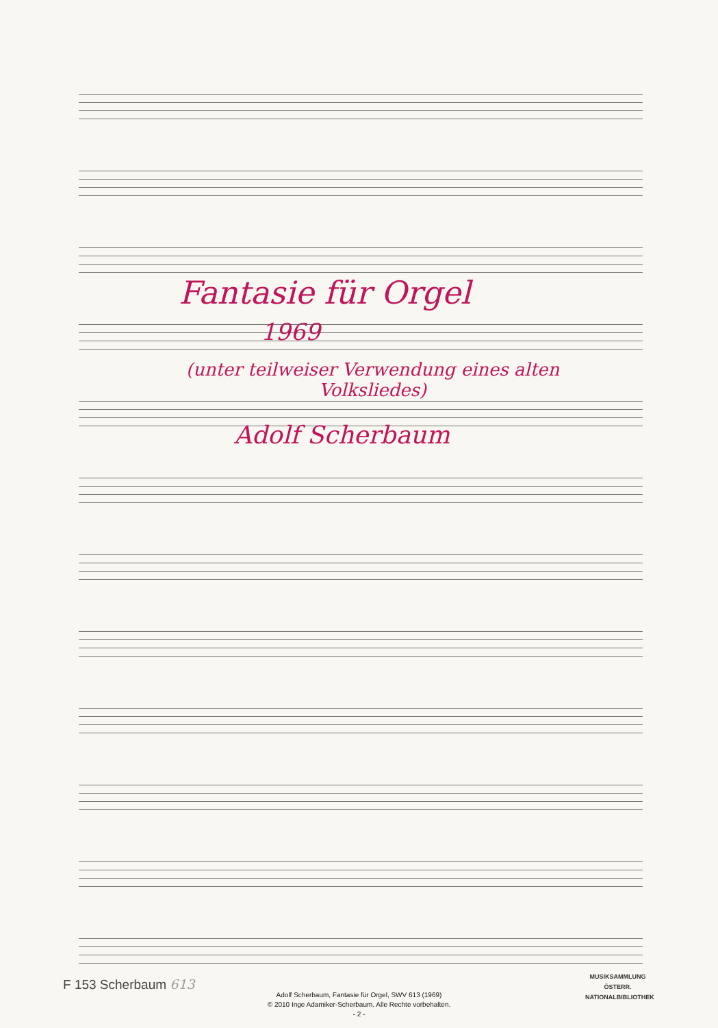Fantasie für Orgel
1969
(unter teilweiser Verwendung eines alten
Volksliedes)
Adolf Scherbaum
F 153 Scherbaum 613
MUSIKSAMMLUNG
ÖSTERR.
NATIONALBIBLIOTHEK
Adolf Scherbaum, Fantasie für Orgel, SWV 613 (1969)
© 2010 Inge Adamiker-Scherbaum. Alle Rechte vorbehalten.
- 2 -